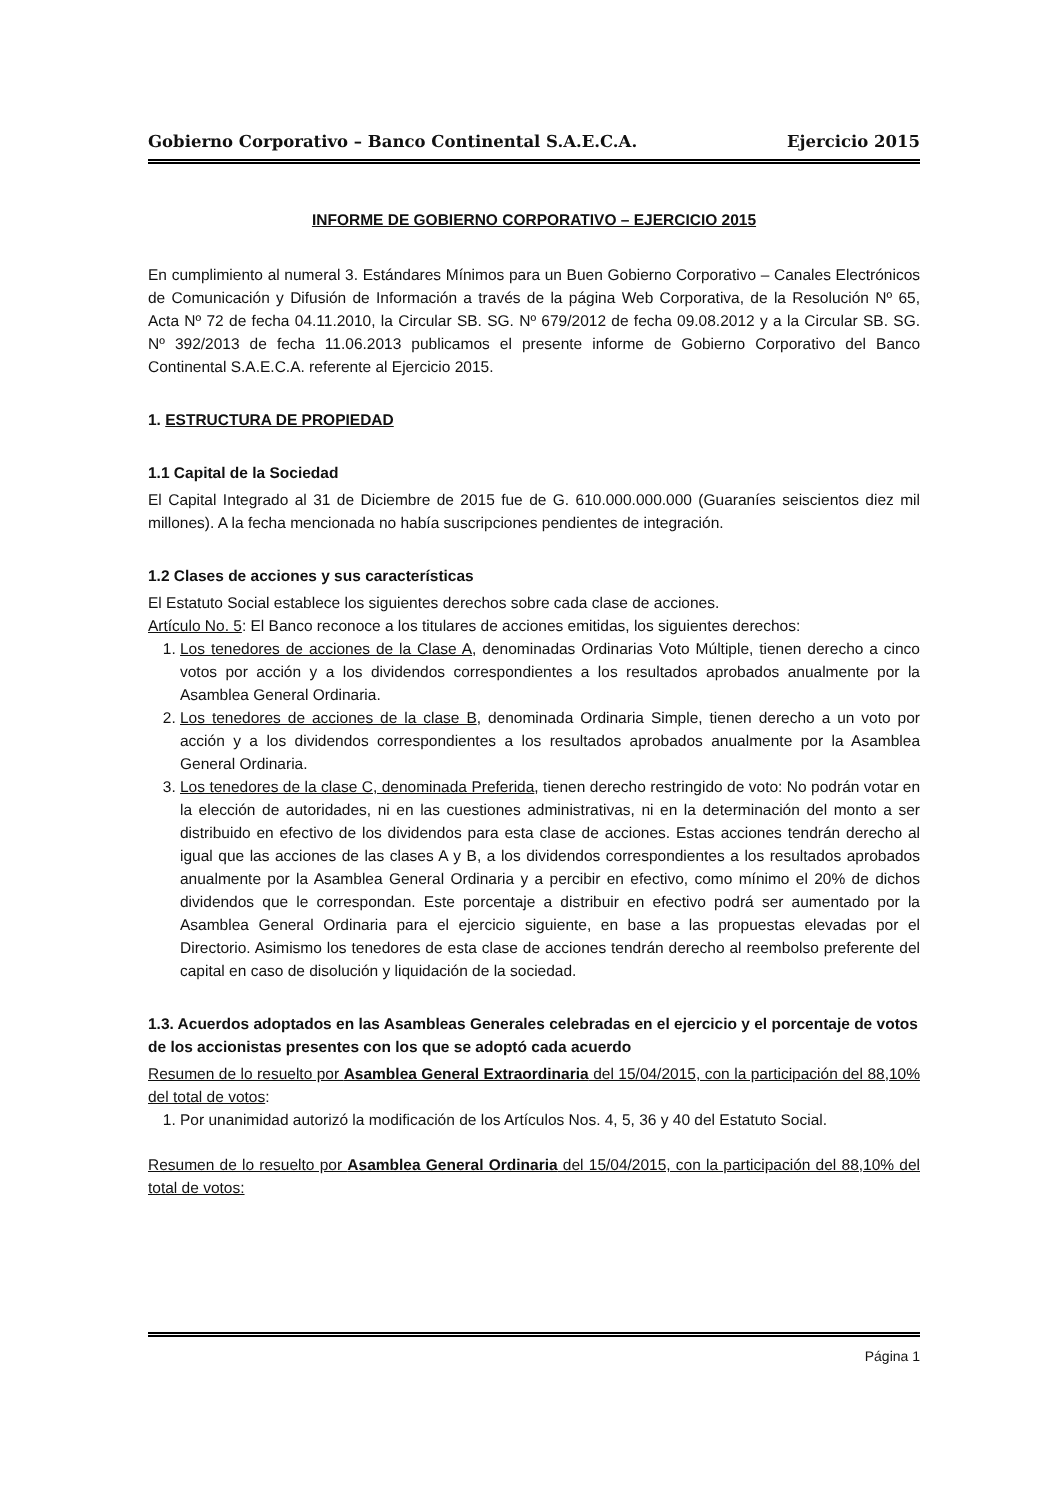Gobierno Corporativo – Banco Continental S.A.E.C.A. Ejercicio 2015
INFORME DE GOBIERNO CORPORATIVO – EJERCICIO 2015
En cumplimiento al numeral 3. Estándares Mínimos para un Buen Gobierno Corporativo – Canales Electrónicos de Comunicación y Difusión de Información a través de la página Web Corporativa, de la Resolución Nº 65, Acta Nº 72 de fecha 04.11.2010, la Circular SB. SG. Nº 679/2012 de fecha 09.08.2012 y a la Circular SB. SG. Nº 392/2013 de fecha 11.06.2013 publicamos el presente informe de Gobierno Corporativo del Banco Continental S.A.E.C.A. referente al Ejercicio 2015.
1. ESTRUCTURA DE PROPIEDAD
1.1 Capital de la Sociedad
El Capital Integrado al 31 de Diciembre de 2015 fue de G. 610.000.000.000 (Guaraníes seiscientos diez mil millones). A la fecha mencionada no había suscripciones pendientes de integración.
1.2 Clases de acciones y sus características
El Estatuto Social establece los siguientes derechos sobre cada clase de acciones.
Artículo No. 5: El Banco reconoce a los titulares de acciones emitidas, los siguientes derechos:
1. Los tenedores de acciones de la Clase A, denominadas Ordinarias Voto Múltiple, tienen derecho a cinco votos por acción y a los dividendos correspondientes a los resultados aprobados anualmente por la Asamblea General Ordinaria.
2. Los tenedores de acciones de la clase B, denominada Ordinaria Simple, tienen derecho a un voto por acción y a los dividendos correspondientes a los resultados aprobados anualmente por la Asamblea General Ordinaria.
3. Los tenedores de la clase C, denominada Preferida, tienen derecho restringido de voto: No podrán votar en la elección de autoridades, ni en las cuestiones administrativas, ni en la determinación del monto a ser distribuido en efectivo de los dividendos para esta clase de acciones. Estas acciones tendrán derecho al igual que las acciones de las clases A y B, a los dividendos correspondientes a los resultados aprobados anualmente por la Asamblea General Ordinaria y a percibir en efectivo, como mínimo el 20% de dichos dividendos que le correspondan. Este porcentaje a distribuir en efectivo podrá ser aumentado por la Asamblea General Ordinaria para el ejercicio siguiente, en base a las propuestas elevadas por el Directorio. Asimismo los tenedores de esta clase de acciones tendrán derecho al reembolso preferente del capital en caso de disolución y liquidación de la sociedad.
1.3. Acuerdos adoptados en las Asambleas Generales celebradas en el ejercicio y el porcentaje de votos de los accionistas presentes con los que se adoptó cada acuerdo
Resumen de lo resuelto por Asamblea General Extraordinaria del 15/04/2015, con la participación del 88,10% del total de votos:
1. Por unanimidad autorizó la modificación de los Artículos Nos. 4, 5, 36 y 40 del Estatuto Social.
Resumen de lo resuelto por Asamblea General Ordinaria del 15/04/2015, con la participación del 88,10% del total de votos:
Página 1